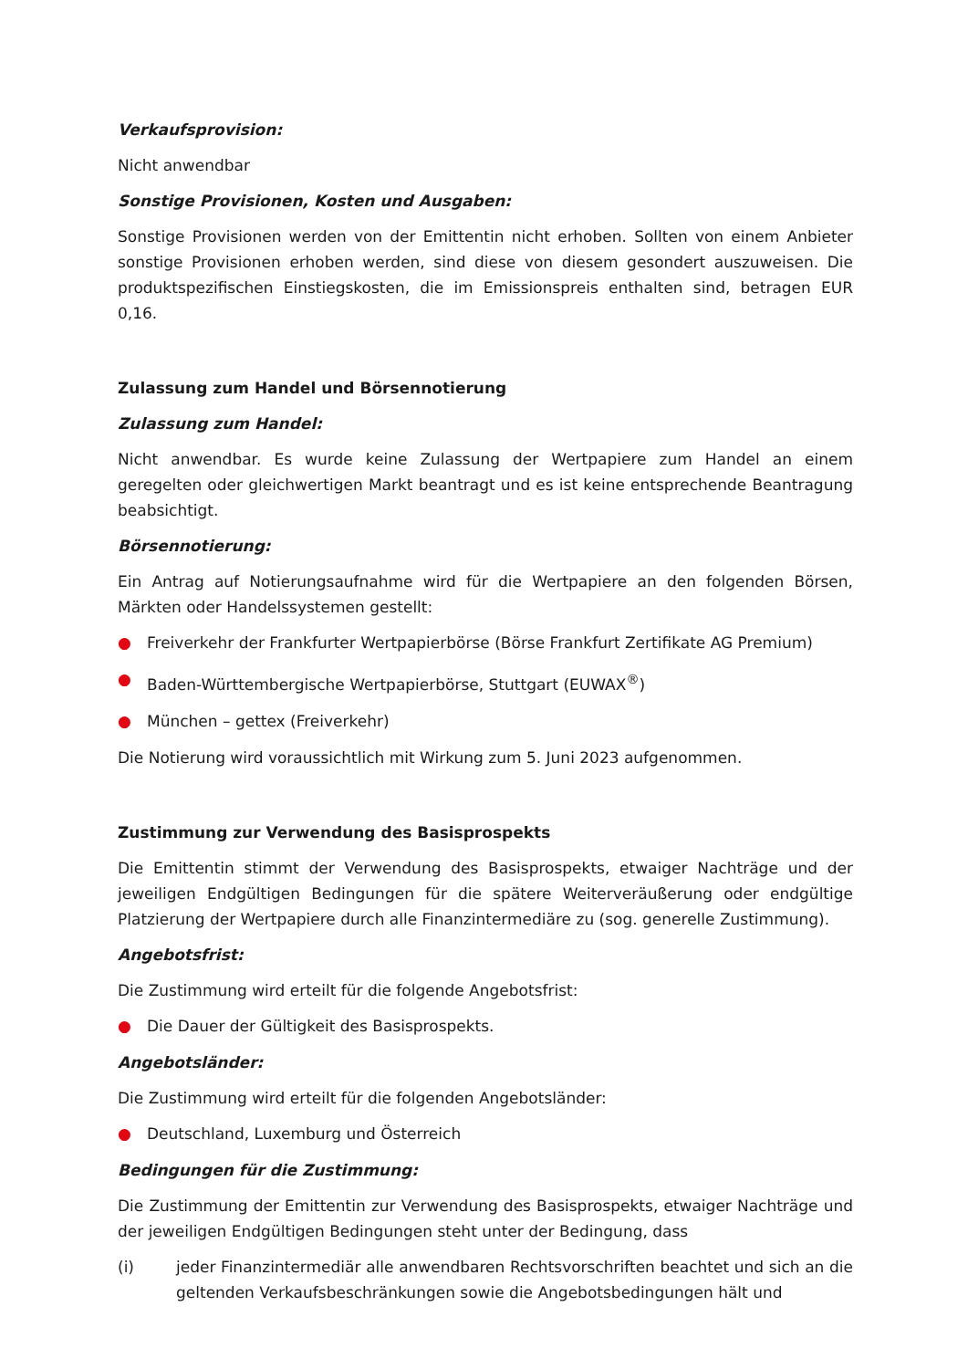Verkaufsprovision:
Nicht anwendbar
Sonstige Provisionen, Kosten und Ausgaben:
Sonstige Provisionen werden von der Emittentin nicht erhoben. Sollten von einem Anbieter sonstige Provisionen erhoben werden, sind diese von diesem gesondert auszuweisen. Die produktspezifischen Einstiegskosten, die im Emissionspreis enthalten sind, betragen EUR 0,16.
Zulassung zum Handel und Börsennotierung
Zulassung zum Handel:
Nicht anwendbar. Es wurde keine Zulassung der Wertpapiere zum Handel an einem geregelten oder gleichwertigen Markt beantragt und es ist keine entsprechende Beantragung beabsichtigt.
Börsennotierung:
Ein Antrag auf Notierungsaufnahme wird für die Wertpapiere an den folgenden Börsen, Märkten oder Handelssystemen gestellt:
● Freiverkehr der Frankfurter Wertpapierbörse (Börse Frankfurt Zertifikate AG Premium)
● Baden-Württembergische Wertpapierbörse, Stuttgart (EUWAX<sup>®</sup>)
● München – gettex (Freiverkehr)
Die Notierung wird voraussichtlich mit Wirkung zum 5. Juni 2023 aufgenommen.
Zustimmung zur Verwendung des Basisprospekts
Die Emittentin stimmt der Verwendung des Basisprospekts, etwaiger Nachträge und der jeweiligen Endgültigen Bedingungen für die spätere Weiterveräußerung oder endgültige Platzierung der Wertpapiere durch alle Finanzintermediäre zu (sog. generelle Zustimmung).
Angebotsfrist:
Die Zustimmung wird erteilt für die folgende Angebotsfrist:
● Die Dauer der Gültigkeit des Basisprospekts.
Angebotsländer:
Die Zustimmung wird erteilt für die folgenden Angebotsländer:
● Deutschland, Luxemburg und Österreich
Bedingungen für die Zustimmung:
Die Zustimmung der Emittentin zur Verwendung des Basisprospekts, etwaiger Nachträge und der jeweiligen Endgültigen Bedingungen steht unter der Bedingung, dass
(i) jeder Finanzintermediär alle anwendbaren Rechtsvorschriften beachtet und sich an die geltenden Verkaufsbeschränkungen sowie die Angebotsbedingungen hält und